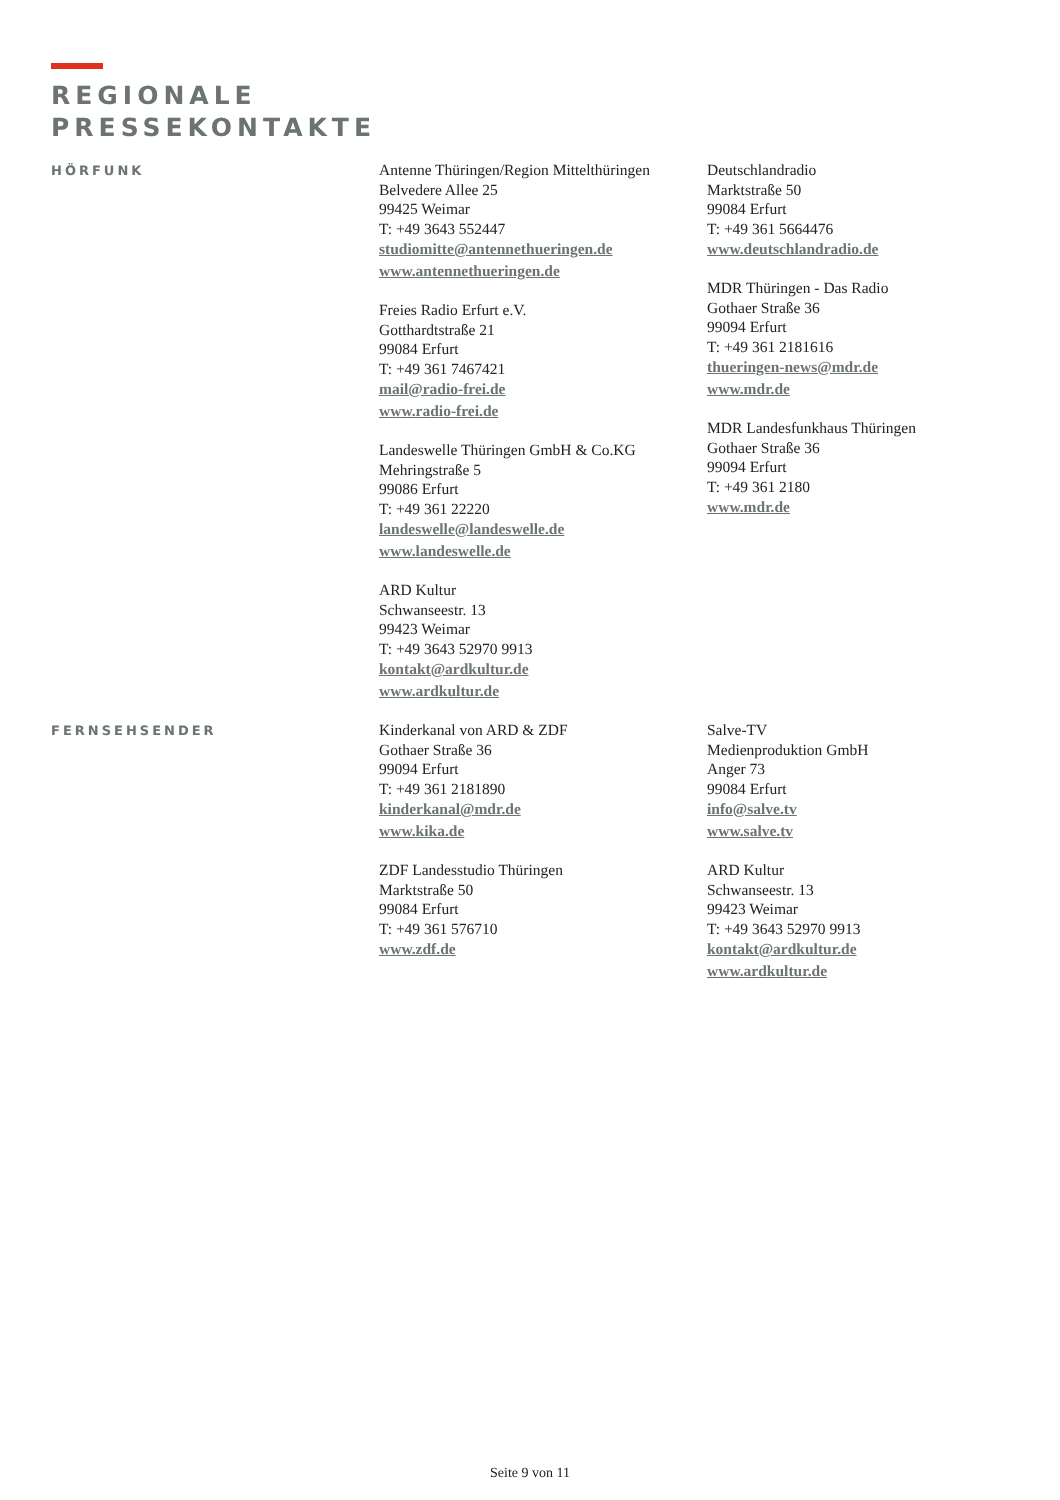REGIONALE
PRESSEKONTAKTE
HÖRFUNK
Antenne Thüringen/Region Mittelthüringen
Belvedere Allee 25
99425 Weimar
T: +49 3643 552447
studiomitte@antennethueringen.de
www.antennethueringen.de
Freies Radio Erfurt e.V.
Gotthardtstraße 21
99084 Erfurt
T: +49 361 7467421
mail@radio-frei.de
www.radio-frei.de
Landeswelle Thüringen GmbH & Co.KG
Mehringstraße 5
99086 Erfurt
T: +49 361 22220
landeswelle@landeswelle.de
www.landeswelle.de
ARD Kultur
Schwanseestr. 13
99423 Weimar
T: +49 3643 52970 9913
kontakt@ardkultur.de
www.ardkultur.de
Deutschlandradio
Marktstraße 50
99084 Erfurt
T: +49 361 5664476
www.deutschlandradio.de
MDR Thüringen - Das Radio
Gothaer Straße 36
99094 Erfurt
T: +49 361 2181616
thueringen-news@mdr.de
www.mdr.de
MDR Landesfunkhaus Thüringen
Gothaer Straße 36
99094 Erfurt
T: +49 361 2180
www.mdr.de
FERNSEHSENDER
Kinderkanal von ARD & ZDF
Gothaer Straße 36
99094 Erfurt
T: +49 361 2181890
kinderkanal@mdr.de
www.kika.de
ZDF Landesstudio Thüringen
Marktstraße 50
99084 Erfurt
T: +49 361 576710
www.zdf.de
Salve-TV
Medienproduktion GmbH
Anger 73
99084 Erfurt
info@salve.tv
www.salve.tv
ARD Kultur
Schwanseestr. 13
99423 Weimar
T: +49 3643 52970 9913
kontakt@ardkultur.de
www.ardkultur.de
Seite 9 von 11